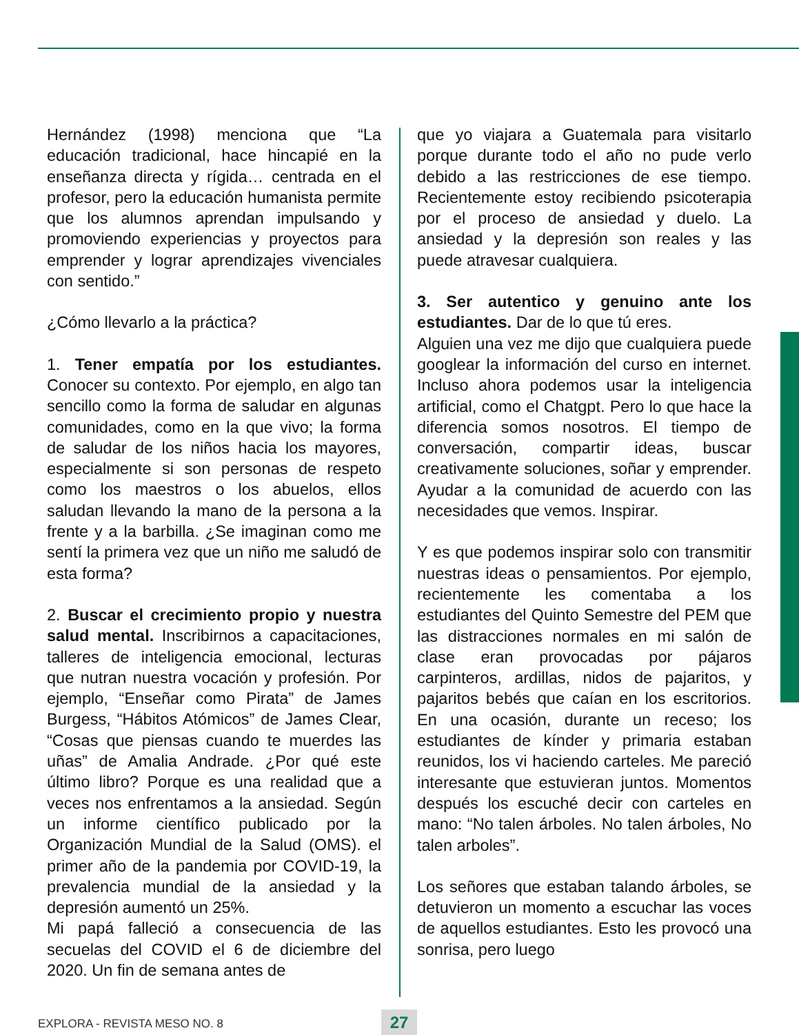Hernández (1998) menciona que “La educación tradicional, hace hincapié en la enseñanza directa y rígida… centrada en el profesor, pero la educación humanista permite que los alumnos aprendan impulsando y promoviendo experiencias y proyectos para emprender y lograr aprendizajes vivenciales con sentido.”
¿Cómo llevarlo a la práctica?
1. Tener empatía por los estudiantes. Conocer su contexto. Por ejemplo, en algo tan sencillo como la forma de saludar en algunas comunidades, como en la que vivo; la forma de saludar de los niños hacia los mayores, especialmente si son personas de respeto como los maestros o los abuelos, ellos saludan llevando la mano de la persona a la frente y a la barbilla. ¿Se imaginan como me sentí la primera vez que un niño me saludó de esta forma?
2. Buscar el crecimiento propio y nuestra salud mental. Inscribirnos a capacitaciones, talleres de inteligencia emocional, lecturas que nutran nuestra vocación y profesión. Por ejemplo, “Enseñar como Pirata” de James Burgess, “Hábitos Atómicos” de James Clear, “Cosas que piensas cuando te muerdes las uñas” de Amalia Andrade. ¿Por qué este último libro? Porque es una realidad que a veces nos enfrentamos a la ansiedad. Según un informe científico publicado por la Organización Mundial de la Salud (OMS). el primer año de la pandemia por COVID-19, la prevalencia mundial de la ansiedad y la depresión aumentó un 25%.
Mi papá falleció a consecuencia de las secuelas del COVID el 6 de diciembre del 2020. Un fin de semana antes de
que yo viajara a Guatemala para visitarlo porque durante todo el año no pude verlo debido a las restricciones de ese tiempo. Recientemente estoy recibiendo psicoterapia por el proceso de ansiedad y duelo. La ansiedad y la depresión son reales y las puede atravesar cualquiera.
3. Ser autentico y genuino ante los estudiantes. Dar de lo que tú eres.
Alguien una vez me dijo que cualquiera puede googlear la información del curso en internet. Incluso ahora podemos usar la inteligencia artificial, como el Chatgpt. Pero lo que hace la diferencia somos nosotros. El tiempo de conversación, compartir ideas, buscar creativamente soluciones, soñar y emprender. Ayudar a la comunidad de acuerdo con las necesidades que vemos. Inspirar.
Y es que podemos inspirar solo con transmitir nuestras ideas o pensamientos. Por ejemplo, recientemente les comentaba a los estudiantes del Quinto Semestre del PEM que las distracciones normales en mi salón de clase eran provocadas por pájaros carpinteros, ardillas, nidos de pajaritos, y pajaritos bebés que caían en los escritorios. En una ocasión, durante un receso; los estudiantes de kínder y primaria estaban reunidos, los vi haciendo carteles. Me pareció interesante que estuvieran juntos. Momentos después los escuché decir con carteles en mano: “No talen árboles. No talen árboles, No talen arboles”.
Los señores que estaban talando árboles, se detuvieron un momento a escuchar las voces de aquellos estudiantes. Esto les provocó una sonrisa, pero luego
EXPLORA - REVISTA MESO NO. 8 27